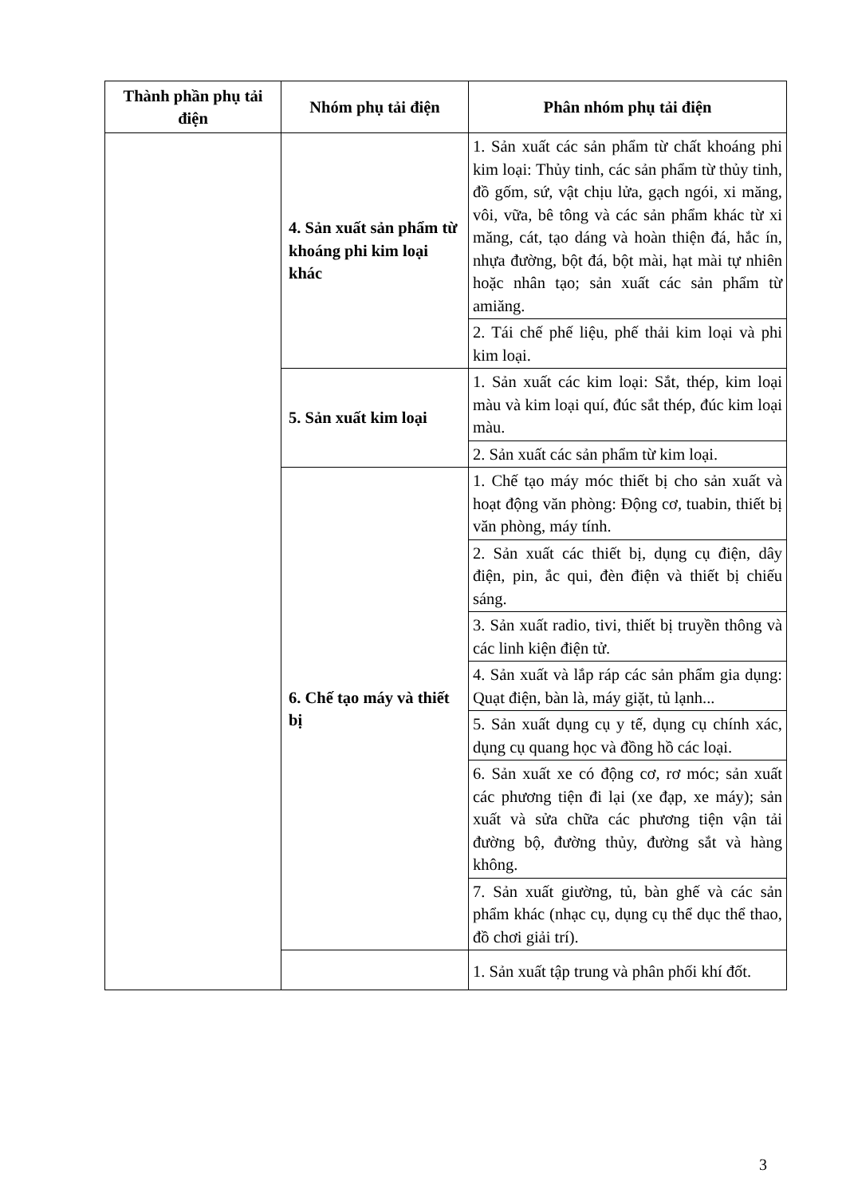| Thành phần phụ tải điện | Nhóm phụ tải điện | Phân nhóm phụ tải điện |
| --- | --- | --- |
| | 4. Sản xuất sản phẩm từ khoáng phi kim loại khác | 1. Sản xuất các sản phẩm từ chất khoáng phi kim loại: Thủy tinh, các sản phẩm từ thủy tinh, đồ gốm, sứ, vật chịu lửa, gạch ngói, xi măng, vôi, vữa, bê tông và các sản phẩm khác từ xi măng, cát, tạo dáng và hoàn thiện đá, hắc ín, nhựa đường, bột đá, bột mài, hạt mài tự nhiên hoặc nhân tạo; sản xuất các sản phẩm từ amiăng. |
| | | 2. Tái chế phế liệu, phế thải kim loại và phi kim loại. |
| | 5. Sản xuất kim loại | 1. Sản xuất các kim loại: Sắt, thép, kim loại màu và kim loại quí, đúc sắt thép, đúc kim loại màu. |
| | | 2. Sản xuất các sản phẩm từ kim loại. |
| | 6. Chế tạo máy và thiết bị | 1. Chế tạo máy móc thiết bị cho sản xuất và hoạt động văn phòng: Động cơ, tuabin, thiết bị văn phòng, máy tính. |
| | | 2. Sản xuất các thiết bị, dụng cụ điện, dây điện, pin, ắc qui, đèn điện và thiết bị chiếu sáng. |
| | | 3. Sản xuất radio, tivi, thiết bị truyền thông và các linh kiện điện tử. |
| | | 4. Sản xuất và lắp ráp các sản phẩm gia dụng: Quạt điện, bàn là, máy giặt, tủ lạnh... |
| | | 5. Sản xuất dụng cụ y tế, dụng cụ chính xác, dụng cụ quang học và đồng hồ các loại. |
| | | 6. Sản xuất xe có động cơ, rơ móc; sản xuất các phương tiện đi lại (xe đạp, xe máy); sản xuất và sửa chữa các phương tiện vận tải đường bộ, đường thủy, đường sắt và hàng không. |
| | | 7. Sản xuất giường, tủ, bàn ghế và các sản phẩm khác (nhạc cụ, dụng cụ thể dục thể thao, đồ chơi giải trí). |
| | | 1. Sản xuất tập trung và phân phối khí đốt. |
3